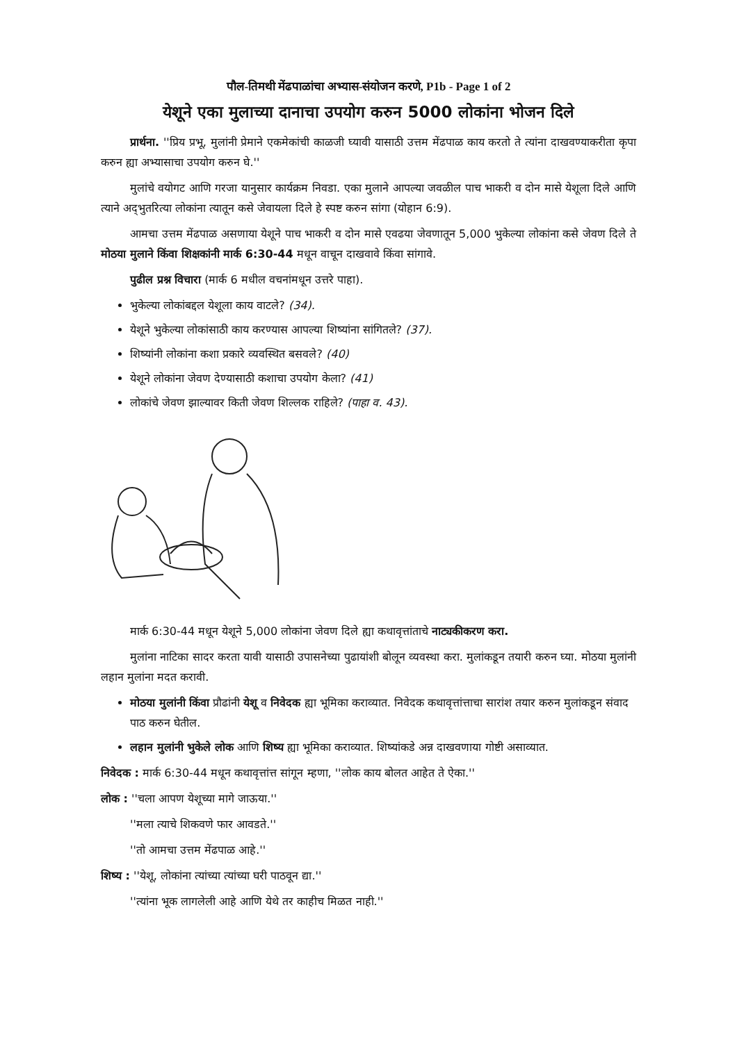पौल-तिमथी मेंढपाळांचा अभ्यास-संयोजन करणे, P1b - Page 1 of 2
येशूने एका मुलाच्या दानाचा उपयोग करुन 5000 लोकांना भोजन दिले
प्रार्थना. ''प्रिय प्रभू, मुलांनी प्रेमाने एकमेकांची काळजी घ्यावी यासाठी उत्तम मेंढपाळ काय करतो ते त्यांना दाखवण्याकरीता कृपा करुन ह्या अभ्यासाचा उपयोग करुन घे.''
मुलांचे वयोगट आणि गरजा यानुसार कार्यक्रम निवडा. एका मुलाने आपल्या जवळील पाच भाकरी व दोन मासे येशूला दिले आणि त्याने अद्‌भुतरित्या लोकांना त्यातून कसे जेवायला दिले हे स्पष्ट करुन सांगा (योहान 6:9).
आमचा उत्तम मेंढपाळ असणाया येशूने पाच भाकरी व दोन मासे एवढया जेवणातून 5,000 भुकेल्या लोकांना कसे जेवण दिले ते मोठया मुलाने किंवा शिक्षकांनी मार्क 6:30-44 मधून वाचून दाखवावे किंवा सांगावे.
पुढील प्रश्न विचारा (मार्क 6 मधील वचनांमधून उत्तरे पाहा).
भुकेल्या लोकांबद्दल येशूला काय वाटले? (34).
येशूने भुकेल्या लोकांसाठी काय करण्यास आपल्या शिष्यांना सांगितले? (37).
शिष्यांनी लोकांना कशा प्रकारे व्यवस्थित बसवले? (40)
येशूने लोकांना जेवण देण्यासाठी कशाचा उपयोग केला? (41)
लोकांचे जेवण झाल्यावर किती जेवण शिल्लक राहिले? (पाहा व. 43).
मार्क 6:30-44 मधून येशूने 5,000 लोकांना जेवण दिले ह्या कथावृत्तांताचे नाट्यकीकरण करा.
मुलांना नाटिका सादर करता यावी यासाठी उपासनेच्या पुढायांशी बोलून व्यवस्था करा. मुलांकडून तयारी करुन घ्या. मोठया मुलांनी लहान मुलांना मदत करावी.
मोठया मुलांनी किंवा प्रौढांनी येशू व निवेदक ह्या भूमिका कराव्यात. निवेदक कथावृत्तांत्ताचा सारांश तयार करुन मुलांकडून संवाद पाठ करुन घेतील.
लहान मुलांनी भुकेले लोक आणि शिष्य ह्या भूमिका कराव्यात. शिष्यांकडे अन्न दाखवणाया गोष्टी असाव्यात.
निवेदक : मार्क 6:30-44 मधून कथावृत्तांत्त सांगून म्हणा, ''लोक काय बोलत आहेत ते ऐका.''
लोक : ''चला आपण येशूच्या मागे जाऊया.''
''मला त्याचे शिकवणे फार आवडते.''
''तो आमचा उत्तम मेंढपाळ आहे.''
शिष्य : ''येशू, लोकांना त्यांच्या त्यांच्या घरी पाठवून द्या.''
''त्यांना भूक लागलेली आहे आणि येथे तर काहीच मिळत नाही.''